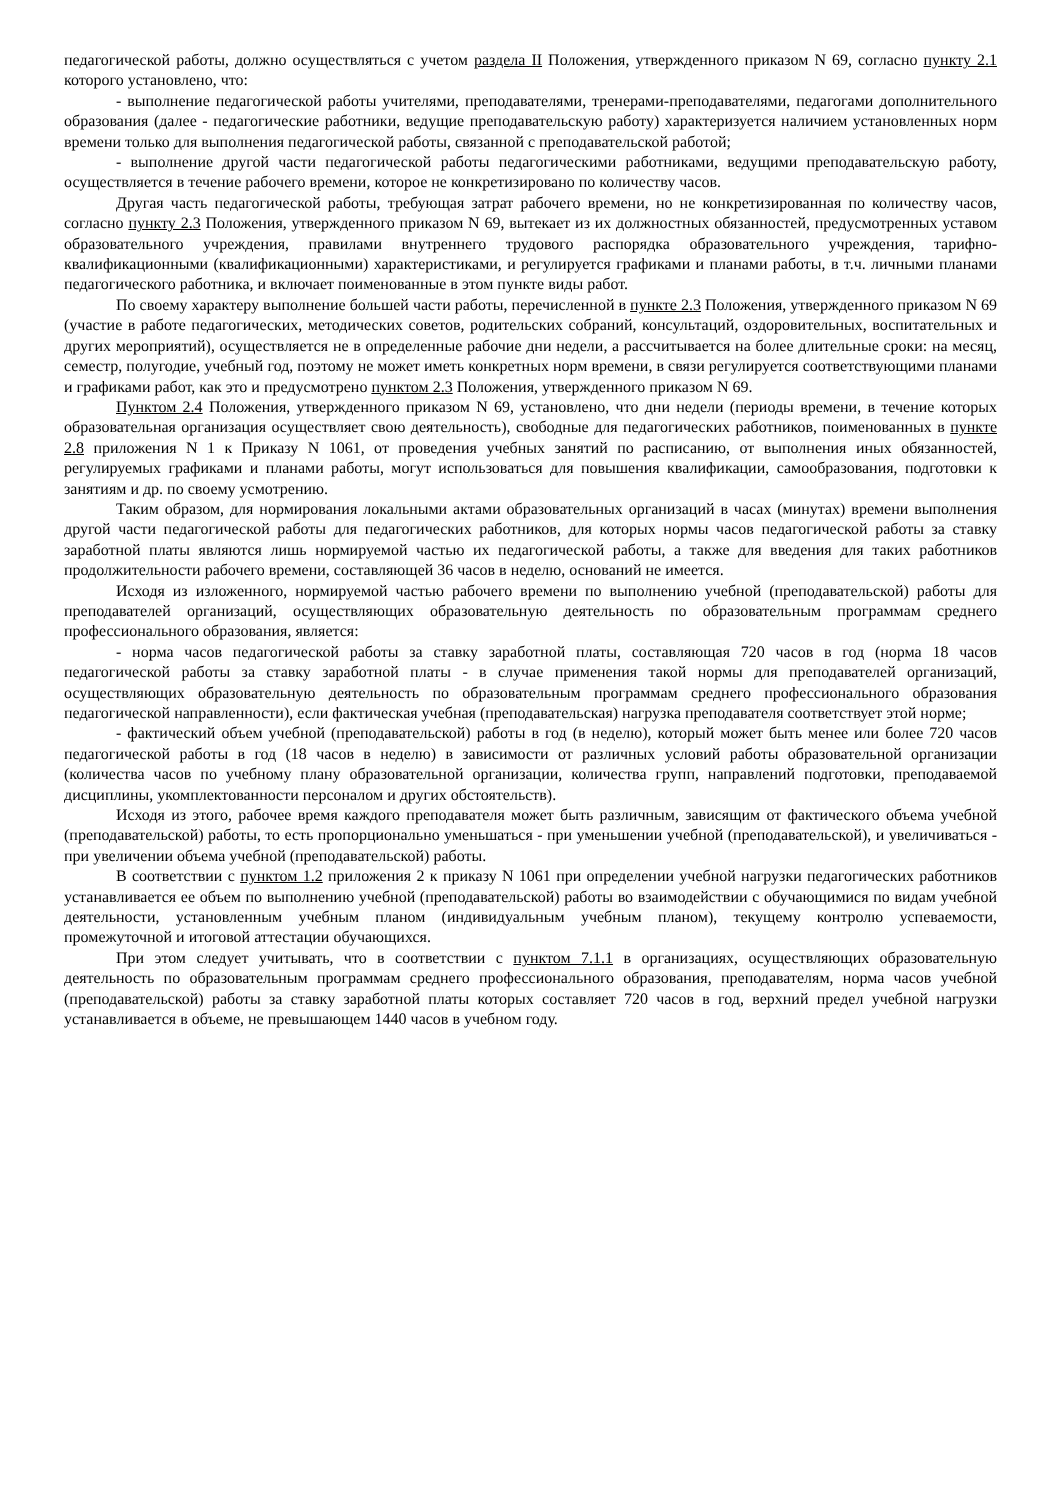педагогической работы, должно осуществляться с учетом раздела II Положения, утвержденного приказом N 69, согласно пункту 2.1 которого установлено, что:
- выполнение педагогической работы учителями, преподавателями, тренерами-преподавателями, педагогами дополнительного образования (далее - педагогические работники, ведущие преподавательскую работу) характеризуется наличием установленных норм времени только для выполнения педагогической работы, связанной с преподавательской работой;
- выполнение другой части педагогической работы педагогическими работниками, ведущими преподавательскую работу, осуществляется в течение рабочего времени, которое не конкретизировано по количеству часов.
Другая часть педагогической работы, требующая затрат рабочего времени, но не конкретизированная по количеству часов, согласно пункту 2.3 Положения, утвержденного приказом N 69, вытекает из их должностных обязанностей, предусмотренных уставом образовательного учреждения, правилами внутреннего трудового распорядка образовательного учреждения, тарифно-квалификационными (квалификационными) характеристиками, и регулируется графиками и планами работы, в т.ч. личными планами педагогического работника, и включает поименованные в этом пункте виды работ.
По своему характеру выполнение большей части работы, перечисленной в пункте 2.3 Положения, утвержденного приказом N 69 (участие в работе педагогических, методических советов, родительских собраний, консультаций, оздоровительных, воспитательных и других мероприятий), осуществляется не в определенные рабочие дни недели, а рассчитывается на более длительные сроки: на месяц, семестр, полугодие, учебный год, поэтому не может иметь конкретных норм времени, в связи регулируется соответствующими планами и графиками работ, как это и предусмотрено пунктом 2.3 Положения, утвержденного приказом N 69.
Пунктом 2.4 Положения, утвержденного приказом N 69, установлено, что дни недели (периоды времени, в течение которых образовательная организация осуществляет свою деятельность), свободные для педагогических работников, поименованных в пункте 2.8 приложения N 1 к Приказу N 1061, от проведения учебных занятий по расписанию, от выполнения иных обязанностей, регулируемых графиками и планами работы, могут использоваться для повышения квалификации, самообразования, подготовки к занятиям и др. по своему усмотрению.
Таким образом, для нормирования локальными актами образовательных организаций в часах (минутах) времени выполнения другой части педагогической работы для педагогических работников, для которых нормы часов педагогической работы за ставку заработной платы являются лишь нормируемой частью их педагогической работы, а также для введения для таких работников продолжительности рабочего времени, составляющей 36 часов в неделю, оснований не имеется.
Исходя из изложенного, нормируемой частью рабочего времени по выполнению учебной (преподавательской) работы для преподавателей организаций, осуществляющих образовательную деятельность по образовательным программам среднего профессионального образования, является:
- норма часов педагогической работы за ставку заработной платы, составляющая 720 часов в год (норма 18 часов педагогической работы за ставку заработной платы - в случае применения такой нормы для преподавателей организаций, осуществляющих образовательную деятельность по образовательным программам среднего профессионального образования педагогической направленности), если фактическая учебная (преподавательская) нагрузка преподавателя соответствует этой норме;
- фактический объем учебной (преподавательской) работы в год (в неделю), который может быть менее или более 720 часов педагогической работы в год (18 часов в неделю) в зависимости от различных условий работы образовательной организации (количества часов по учебному плану образовательной организации, количества групп, направлений подготовки, преподаваемой дисциплины, укомплектованности персоналом и других обстоятельств).
Исходя из этого, рабочее время каждого преподавателя может быть различным, зависящим от фактического объема учебной (преподавательской) работы, то есть пропорционально уменьшаться - при уменьшении учебной (преподавательской), и увеличиваться - при увеличении объема учебной (преподавательской) работы.
В соответствии с пунктом 1.2 приложения 2 к приказу N 1061 при определении учебной нагрузки педагогических работников устанавливается ее объем по выполнению учебной (преподавательской) работы во взаимодействии с обучающимися по видам учебной деятельности, установленным учебным планом (индивидуальным учебным планом), текущему контролю успеваемости, промежуточной и итоговой аттестации обучающихся.
При этом следует учитывать, что в соответствии с пунктом 7.1.1 в организациях, осуществляющих образовательную деятельность по образовательным программам среднего профессионального образования, преподавателям, норма часов учебной (преподавательской) работы за ставку заработной платы которых составляет 720 часов в год, верхний предел учебной нагрузки устанавливается в объеме, не превышающем 1440 часов в учебном году.